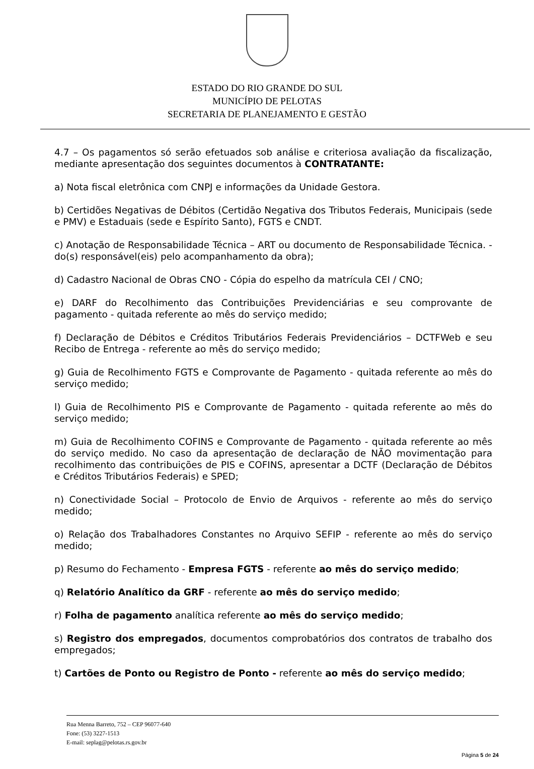ESTADO DO RIO GRANDE DO SUL
MUNICÍPIO DE PELOTAS
SECRETARIA DE PLANEJAMENTO E GESTÃO
4.7 – Os pagamentos só serão efetuados sob análise e criteriosa avaliação da fiscalização, mediante apresentação dos seguintes documentos à CONTRATANTE:
a) Nota fiscal eletrônica com CNPJ e informações da Unidade Gestora.
b) Certidões Negativas de Débitos (Certidão Negativa dos Tributos Federais, Municipais (sede e PMV) e Estaduais (sede e Espírito Santo), FGTS e CNDT.
c) Anotação de Responsabilidade Técnica – ART ou documento de Responsabilidade Técnica. - do(s) responsável(eis) pelo acompanhamento da obra);
d) Cadastro Nacional de Obras CNO - Cópia do espelho da matrícula CEI / CNO;
e) DARF do Recolhimento das Contribuições Previdenciárias e seu comprovante de pagamento - quitada referente ao mês do serviço medido;
f) Declaração de Débitos e Créditos Tributários Federais Previdenciários – DCTFWeb e seu Recibo de Entrega - referente ao mês do serviço medido;
g) Guia de Recolhimento FGTS e Comprovante de Pagamento - quitada referente ao mês do serviço medido;
l) Guia de Recolhimento PIS e Comprovante de Pagamento - quitada referente ao mês do serviço medido;
m) Guia de Recolhimento COFINS e Comprovante de Pagamento - quitada referente ao mês do serviço medido. No caso da apresentação de declaração de NÃO movimentação para recolhimento das contribuições de PIS e COFINS, apresentar a DCTF (Declaração de Débitos e Créditos Tributários Federais) e SPED;
n) Conectividade Social – Protocolo de Envio de Arquivos - referente ao mês do serviço medido;
o) Relação dos Trabalhadores Constantes no Arquivo SEFIP - referente ao mês do serviço medido;
p) Resumo do Fechamento - Empresa FGTS - referente ao mês do serviço medido;
q) Relatório Analítico da GRF - referente ao mês do serviço medido;
r) Folha de pagamento analítica referente ao mês do serviço medido;
s) Registro dos empregados, documentos comprobatórios dos contratos de trabalho dos empregados;
t) Cartões de Ponto ou Registro de Ponto - referente ao mês do serviço medido;
Rua Menna Barreto, 752 – CEP 96077-640
Fone: (53) 3227-1513
E-mail: seplag@pelotas.rs.gov.br
Página 5 de 24